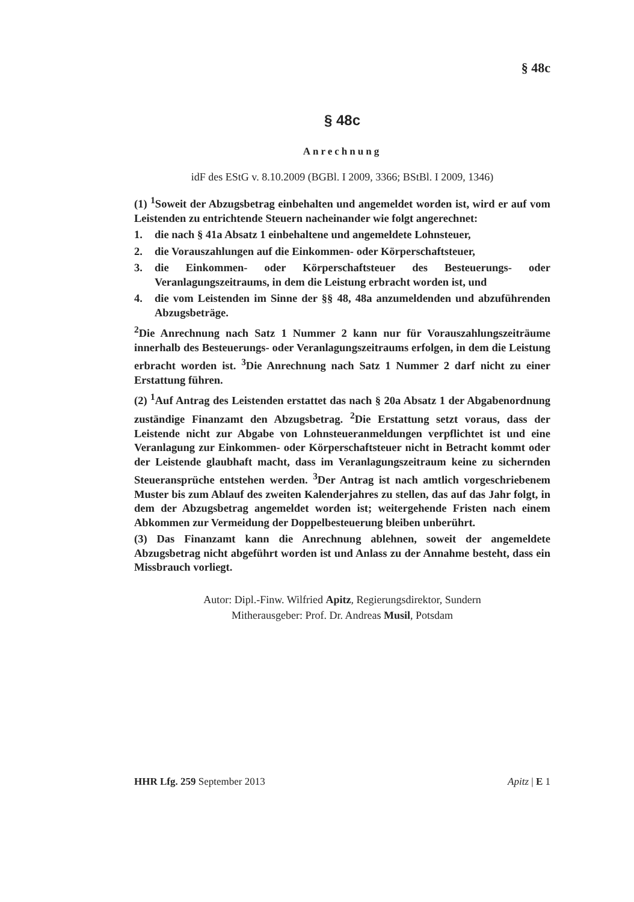§ 48c
§ 48c
Anrechnung
idF des EStG v. 8.10.2009 (BGBl. I 2009, 3366; BStBl. I 2009, 1346)
(1) <sup>1</sup>Soweit der Abzugsbetrag einbehalten und angemeldet worden ist, wird er auf vom Leistenden zu entrichtende Steuern nacheinander wie folgt angerechnet:
1. die nach § 41a Absatz 1 einbehaltene und angemeldete Lohnsteuer,
2. die Vorauszahlungen auf die Einkommen- oder Körperschaftsteuer,
3. die Einkommen- oder Körperschaftsteuer des Besteuerungs- oder Veranlagungszeitraums, in dem die Leistung erbracht worden ist, und
4. die vom Leistenden im Sinne der §§ 48, 48a anzumeldenden und abzuführenden Abzugsbeträge.
<sup>2</sup> Die Anrechnung nach Satz 1 Nummer 2 kann nur für Vorauszahlungszeiträume innerhalb des Besteuerungs- oder Veranlagungszeitraums erfolgen, in dem die Leistung erbracht worden ist. <sup>3</sup>Die Anrechnung nach Satz 1 Nummer 2 darf nicht zu einer Erstattung führen.
(2) <sup>1</sup>Auf Antrag des Leistenden erstattet das nach § 20a Absatz 1 der Abgabenordnung zuständige Finanzamt den Abzugsbetrag. <sup>2</sup>Die Erstattung setzt voraus, dass der Leistende nicht zur Abgabe von Lohnsteueranmeldungen verpflichtet ist und eine Veranlagung zur Einkommen- oder Körperschaftsteuer nicht in Betracht kommt oder der Leistende glaubhaft macht, dass im Veranlagungszeitraum keine zu sichernden Steueransprüche entstehen werden. <sup>3</sup>Der Antrag ist nach amtlich vorgeschriebenem Muster bis zum Ablauf des zweiten Kalenderjahres zu stellen, das auf das Jahr folgt, in dem der Abzugsbetrag angemeldet worden ist; weitergehende Fristen nach einem Abkommen zur Vermeidung der Doppelbesteuerung bleiben unberührt.
(3) Das Finanzamt kann die Anrechnung ablehnen, soweit der angemeldete Abzugsbetrag nicht abgeführt worden ist und Anlass zu der Annahme besteht, dass ein Missbrauch vorliegt.
Autor: Dipl.-Finw. Wilfried Apitz, Regierungsdirektor, Sundern
Mitherausgeber: Prof. Dr. Andreas Musil, Potsdam
HHR Lfg. 259 September 2013 Apitz | E 1